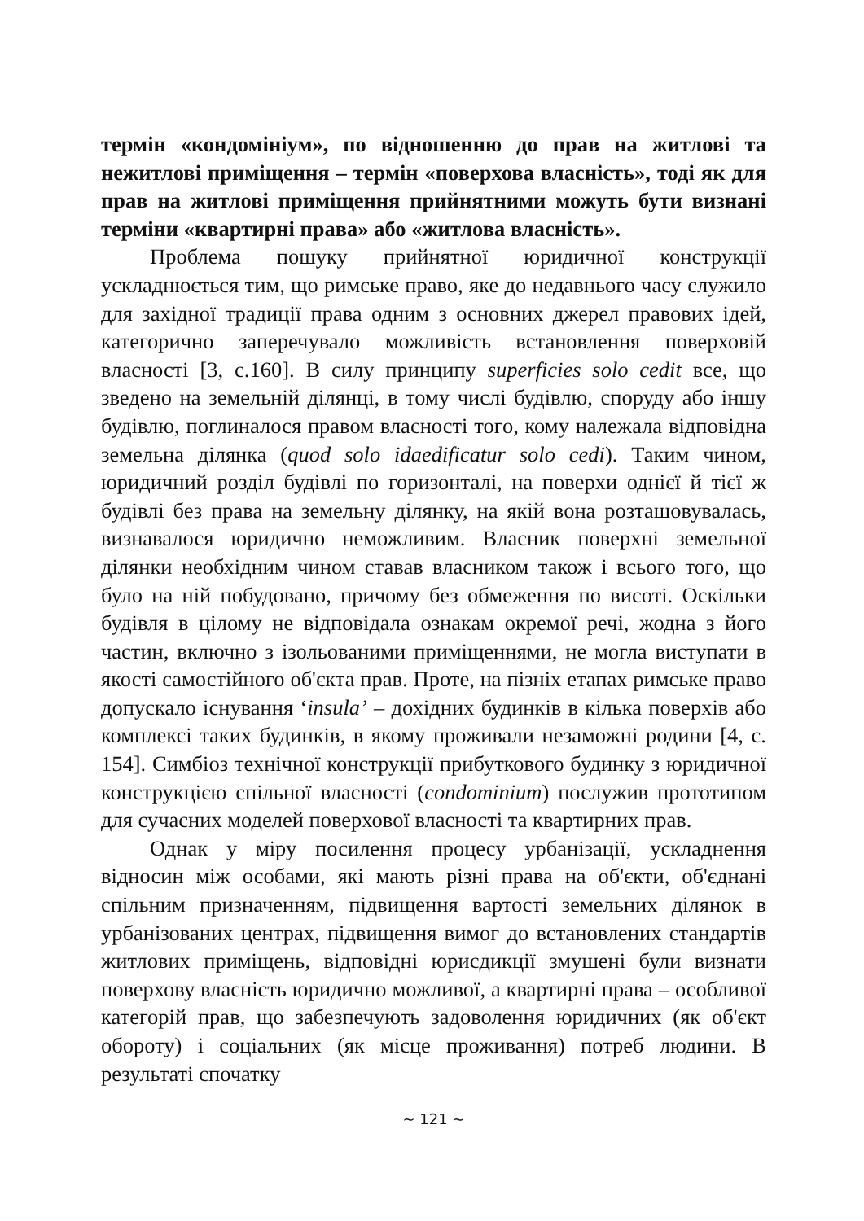термін «кондомініум», по відношенню до прав на житлові та нежитлові приміщення – термін «поверхова власність», тоді як для прав на житлові приміщення прийнятними можуть бути визнані терміни «квартирні права» або «житлова власність».
Проблема пошуку прийнятної юридичної конструкції ускладнюється тим, що римське право, яке до недавнього часу служило для західної традиції права одним з основних джерел правових ідей, категорично заперечувало можливість встановлення поверховій власності [3, с.160]. В силу принципу superficies solo cedit все, що зведено на земельній ділянці, в тому числі будівлю, споруду або іншу будівлю, поглиналося правом власності того, кому належала відповідна земельна ділянка (quod solo idaedificatur solo cedi). Таким чином, юридичний розділ будівлі по горизонталі, на поверхи однієї й тієї ж будівлі без права на земельну ділянку, на якій вона розташовувалась, визнавалося юридично неможливим. Власник поверхні земельної ділянки необхідним чином ставав власником також і всього того, що було на ній побудовано, причому без обмеження по висоті. Оскільки будівля в цілому не відповідала ознакам окремої речі, жодна з його частин, включно з ізольованими приміщеннями, не могла виступати в якості самостійного об'єкта прав. Проте, на пізніх етапах римське право допускало існування ‘insula’ – дохідних будинків в кілька поверхів або комплексі таких будинків, в якому проживали незаможні родини [4, с. 154]. Симбіоз технічної конструкції прибуткового будинку з юридичної конструкцією спільної власності (condominium) послужив прототипом для сучасних моделей поверхової власності та квартирних прав.
Однак у міру посилення процесу урбанізації, ускладнення відносин між особами, які мають різні права на об'єкти, об'єднані спільним призначенням, підвищення вартості земельних ділянок в урбанізованих центрах, підвищення вимог до встановлених стандартів житлових приміщень, відповідні юрисдикції змушені були визнати поверхову власність юридично можливої, а квартирні права – особливої категорій прав, що забезпечують задоволення юридичних (як об'єкт обороту) і соціальних (як місце проживання) потреб людини. В результаті спочатку
~ 121 ~